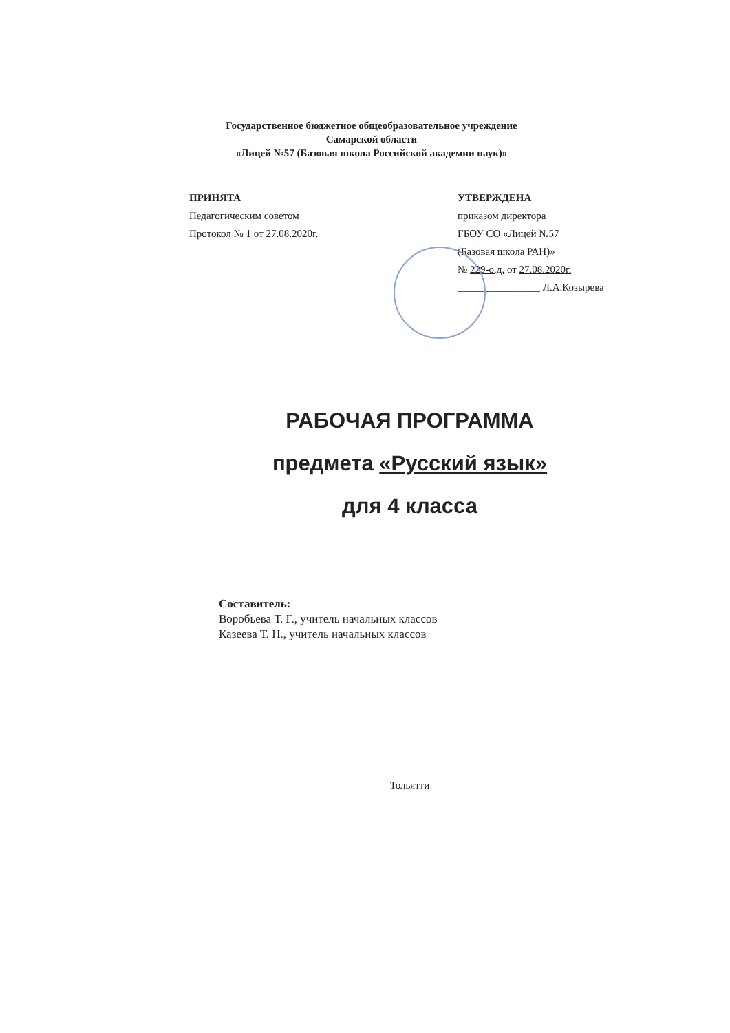Государственное бюджетное общеобразовательное учреждение
Самарской области
«Лицей №57 (Базовая школа Российской академии наук)»
ПРИНЯТА
Педагогическим советом
Протокол № 1 от 27.08.2020г.
УТВЕРЖДЕНА
приказом директора
ГБОУ СО «Лицей №57
(Базовая школа РАН)»
№ 229-о.д. от 27.08.2020г.
________________ Л.А.Козырева
РАБОЧАЯ ПРОГРАММА
предмета «Русский язык»
для 4 класса
Составитель:
Воробьева Т. Г., учитель начальных классов
Казеева Т. Н., учитель начальных классов
Тольятти